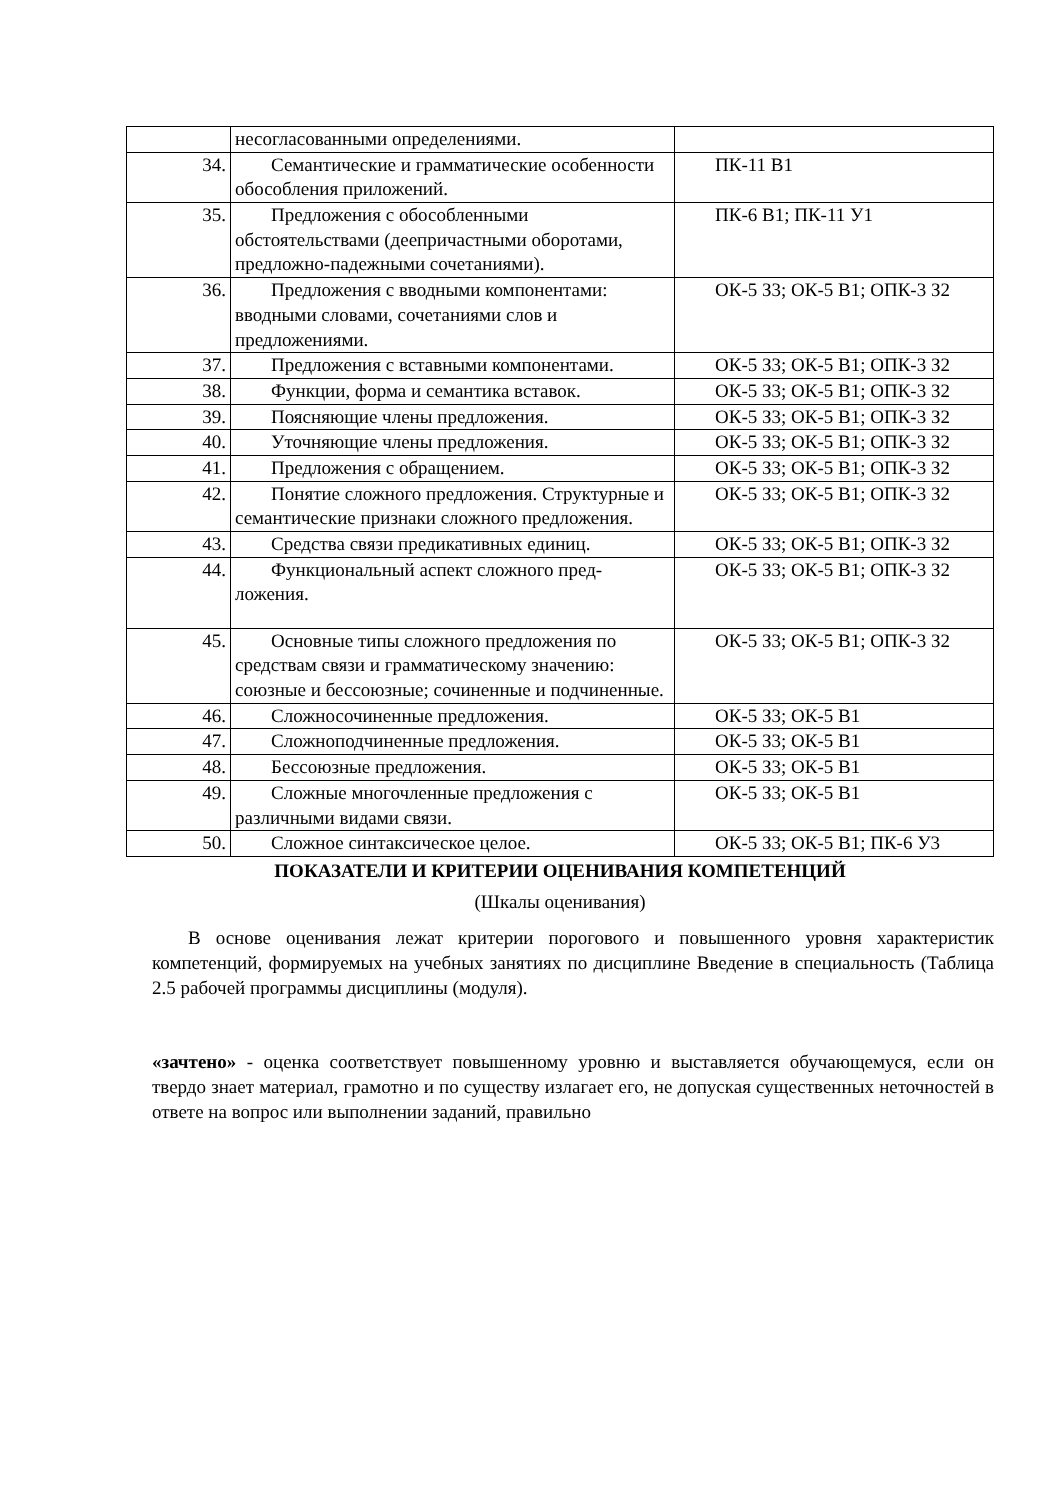| | несогласованными определениями. | |
| 34. | Семантические и грамматические особенности обособления приложений. | ПК-11 В1 |
| 35. | Предложения с обособленными обстоятельствами (деепричастными оборотами, предложно-падежными сочетаниями). | ПК-6 В1; ПК-11 У1 |
| 36. | Предложения с вводными компонентами: вводными словами, сочетаниями слов и предложениями. | ОК-5 З3; ОК-5 В1; ОПК-3 З2 |
| 37. | Предложения с вставными компонентами. | ОК-5 З3; ОК-5 В1; ОПК-3 З2 |
| 38. | Функции, форма и семантика вставок. | ОК-5 З3; ОК-5 В1; ОПК-3 З2 |
| 39. | Поясняющие члены предложения. | ОК-5 З3; ОК-5 В1; ОПК-3 З2 |
| 40. | Уточняющие члены предложения. | ОК-5 З3; ОК-5 В1; ОПК-3 З2 |
| 41. | Предложения с обращением. | ОК-5 З3; ОК-5 В1; ОПК-3 З2 |
| 42. | Понятие сложного предложения. Структурные и семантические признаки сложного предложения. | ОК-5 З3; ОК-5 В1; ОПК-3 З2 |
| 43. | Средства связи предикативных единиц. | ОК-5 З3; ОК-5 В1; ОПК-3 З2 |
| 44. | Функциональный аспект сложного пред-ложения. | ОК-5 З3; ОК-5 В1; ОПК-3 З2 |
| 45. | Основные типы сложного предложения по средствам связи и грамматическому значению: союзные и бессоюзные; сочиненные и подчиненные. | ОК-5 З3; ОК-5 В1; ОПК-3 З2 |
| 46. | Сложносочиненные предложения. | ОК-5 З3; ОК-5 В1 |
| 47. | Сложноподчиненные предложения. | ОК-5 З3; ОК-5 В1 |
| 48. | Бессоюзные предложения. | ОК-5 З3; ОК-5 В1 |
| 49. | Сложные многочленные предложения с различными видами связи. | ОК-5 З3; ОК-5 В1 |
| 50. | Сложное синтаксическое целое. | ОК-5 З3; ОК-5 В1; ПК-6 У3 |
ПОКАЗАТЕЛИ И КРИТЕРИИ ОЦЕНИВАНИЯ КОМПЕТЕНЦИЙ
(Шкалы оценивания)
В основе оценивания лежат критерии порогового и повышенного уровня характеристик компетенций, формируемых на учебных занятиях по дисциплине Введение в специальность (Таблица 2.5 рабочей программы дисциплины (модуля).
«зачтено» - оценка соответствует повышенному уровню и выставляется обучающемуся, если он твердо знает материал, грамотно и по существу излагает его, не допуская существенных неточностей в ответе на вопрос или выполнении заданий, правильно